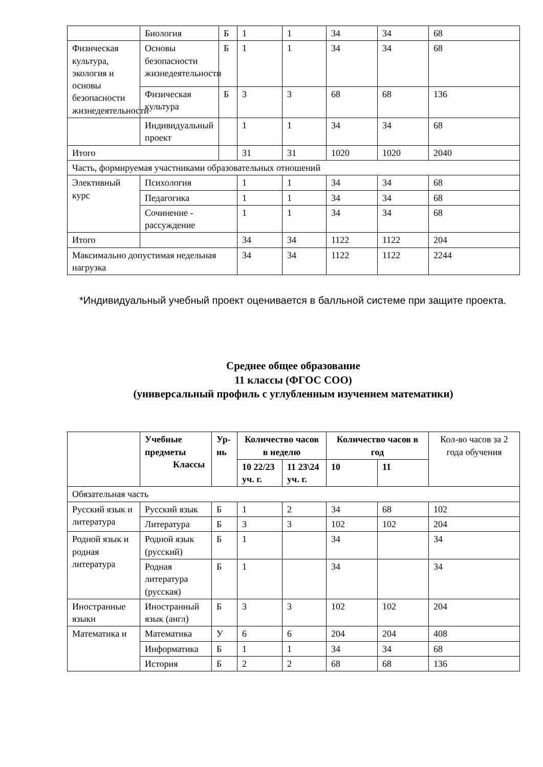| | Биология | Б | 1 | 1 | 34 | 34 | 68 |
| Физическая культура, экология и основы безопасности жизнедеятельности | Основы безопасности жизнедеятельности | Б | 1 | 1 | 34 | 34 | 68 |
| | Физическая культура | Б | 3 | 3 | 68 | 68 | 136 |
| | Индивидуальный проект | | 1 | 1 | 34 | 34 | 68 |
| Итого | | | 31 | 31 | 1020 | 1020 | 2040 |
| Часть, формируемая участниками образовательных отношений | | | | | | | |
| Элективный курс | Психология | | 1 | 1 | 34 | 34 | 68 |
| | Педагогика | | 1 | 1 | 34 | 34 | 68 |
| | Сочинение - рассуждение | | 1 | 1 | 34 | 34 | 68 |
| Итого | | | 34 | 34 | 1122 | 1122 | 204 |
| Максимально допустимая недельная нагрузка | | | 34 | 34 | 1122 | 1122 | 2244 |
*Индивидуальный учебный проект оценивается в балльной системе при защите проекта.
Среднее общее образование
11 классы (ФГОС СОО)
(универсальный профиль с углубленным изучением математики)
| | Учебные предметы Классы | Ур-нь | Количество часов в неделю | | Количество часов в год | | Кол-во часов за 2 года обучения |
| --- | --- | --- | --- | --- | --- | --- | --- |
| | | | 10 22/23 уч. г. | 11 23\24 уч. г. | 10 | 11 | |
| Обязательная часть | | | | | | | |
| Русский язык и литература | Русский язык | Б | 1 | 2 | 34 | 68 | 102 |
| | Литература | Б | 3 | 3 | 102 | 102 | 204 |
| Родной язык и родная литература | Родной язык (русский) | Б | 1 | | 34 | | 34 |
| | Родная литература (русская) | Б | 1 | | 34 | | 34 |
| Иностранные языки | Иностранный язык (англ) | Б | 3 | 3 | 102 | 102 | 204 |
| Математика и | Математика | У | 6 | 6 | 204 | 204 | 408 |
| | Информатика | Б | 1 | 1 | 34 | 34 | 68 |
| | История | Б | 2 | 2 | 68 | 68 | 136 |